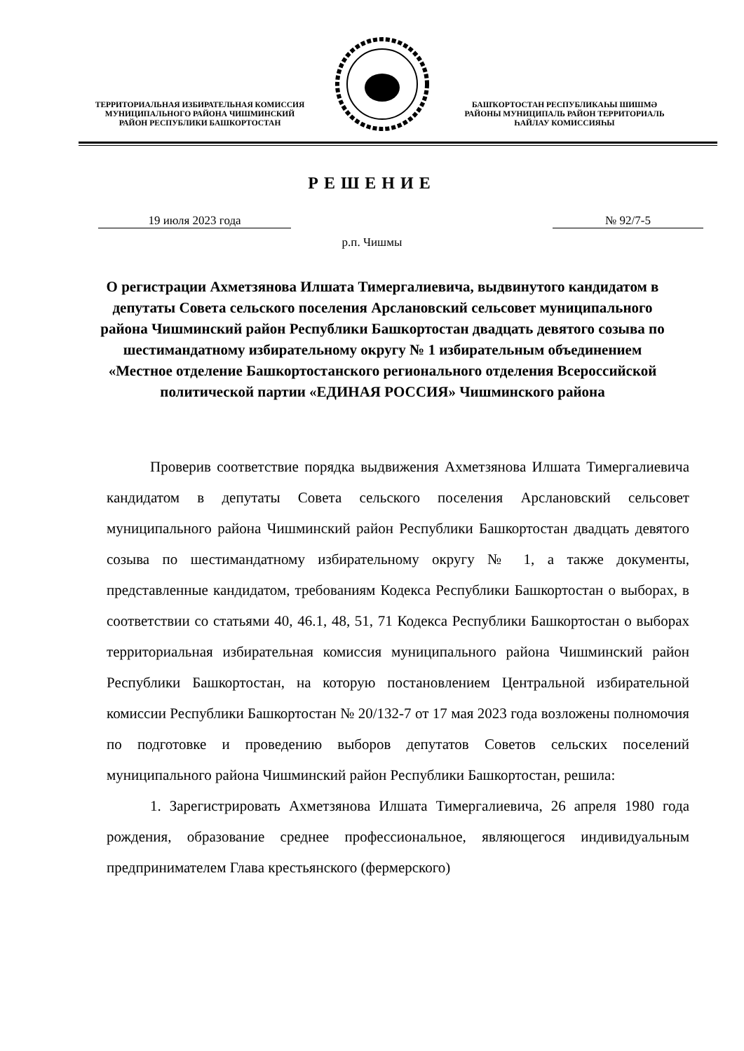ТЕРРИТОРИАЛЬНАЯ ИЗБИРАТЕЛЬНАЯ КОМИССИЯ
МУНИЦИПАЛЬНОГО РАЙОНА ЧИШМИНСКИЙ
РАЙОН РЕСПУБЛИКИ БАШКОРТОСТАН
БАШҠОРТОСТАН РЕСПУБЛИКАҺЫ ШИШМӘ
РАЙОНЫ МУНИЦИПАЛЬ РАЙОН ТЕРРИТОРИАЛЬ
ҺАЙЛАУ КОМИССИЯҺЫ
РЕШЕНИЕ
19 июля 2023 года № 92/7-5
р.п. Чишмы
О регистрации Ахметзянова Илшата Тимергалиевича, выдвинутого кандидатом в депутаты Совета сельского поселения Арслановский сельсовет муниципального района Чишминский район Республики Башкортостан двадцать девятого созыва по шестимандатному избирательному округу № 1 избирательным объединением «Местное отделение Башкортостанского регионального отделения Всероссийской политической партии «ЕДИНАЯ РОССИЯ» Чишминского района
Проверив соответствие порядка выдвижения Ахметзянова Илшата Тимергалиевича кандидатом в депутаты Совета сельского поселения Арслановский сельсовет муниципального района Чишминский район Республики Башкортостан двадцать девятого созыва по шестимандатному избирательному округу № 1, а также документы, представленные кандидатом, требованиям Кодекса Республики Башкортостан о выборах, в соответствии со статьями 40, 46.1, 48, 51, 71 Кодекса Республики Башкортостан о выборах территориальная избирательная комиссия муниципального района Чишминский район Республики Башкортостан, на которую постановлением Центральной избирательной комиссии Республики Башкортостан № 20/132-7 от 17 мая 2023 года возложены полномочия по подготовке и проведению выборов депутатов Советов сельских поселений муниципального района Чишминский район Республики Башкортостан, решила:
1. Зарегистрировать Ахметзянова Илшата Тимергалиевича, 26 апреля 1980 года рождения, образование среднее профессиональное, являющегося индивидуальным предпринимателем Глава крестьянского (фермерского)